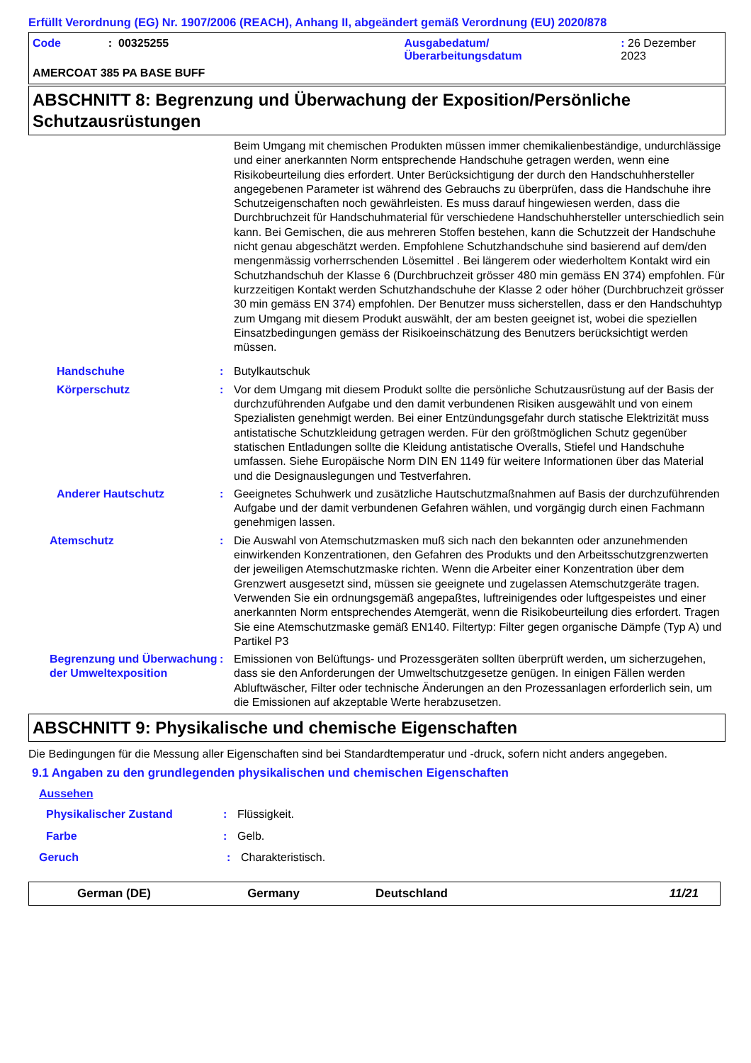Erfüllt Verordnung (EG) Nr. 1907/2006 (REACH), Anhang II, abgeändert gemäß Verordnung (EU) 2020/878
Code: 00325255 Ausgabedatum/
Überarbeitungsdatum: 26 Dezember 2023
AMERCOAT 385 PA BASE BUFF
ABSCHNITT 8: Begrenzung und Überwachung der Exposition/Persönliche Schutzausrüstungen
Beim Umgang mit chemischen Produkten müssen immer chemikalienbeständige, undurchlässige und einer anerkannten Norm entsprechende Handschuhe getragen werden, wenn eine Risikobeurteilung dies erfordert. Unter Berücksichtigung der durch den Handschuhhersteller angegebenen Parameter ist während des Gebrauchs zu überprüfen, dass die Handschuhe ihre Schutzeigenschaften noch gewährleisten. Es muss darauf hingewiesen werden, dass die Durchbruchzeit für Handschuhmaterial für verschiedene Handschuhhersteller unterschiedlich sein kann. Bei Gemischen, die aus mehreren Stoffen bestehen, kann die Schutzzeit der Handschuhe nicht genau abgeschätzt werden. Empfohlene Schutzhandschuhe sind basierend auf dem/den mengenmässig vorherrschenden Lösemittel . Bei längerem oder wiederholtem Kontakt wird ein Schutzhandschuh der Klasse 6 (Durchbruchzeit grösser 480 min gemäss EN 374) empfohlen. Für kurzzeitigen Kontakt werden Schutzhandschuhe der Klasse 2 oder höher (Durchbruchzeit grösser 30 min gemäss EN 374) empfohlen. Der Benutzer muss sicherstellen, dass er den Handschuhtyp zum Umgang mit diesem Produkt auswählt, der am besten geeignet ist, wobei die speziellen Einsatzbedingungen gemäss der Risikoeinschätzung des Benutzers berücksichtigt werden müssen.
Handschuhe: Butylkautschuk
Körperschutz: Vor dem Umgang mit diesem Produkt sollte die persönliche Schutzausrüstung auf der Basis der durchzuführenden Aufgabe und den damit verbundenen Risiken ausgewählt und von einem Spezialisten genehmigt werden. Bei einer Entzündungsgefahr durch statische Elektrizität muss antistatische Schutzkleidung getragen werden. Für den größtmöglichen Schutz gegenüber statischen Entladungen sollte die Kleidung antistatische Overalls, Stiefel und Handschuhe umfassen. Siehe Europäische Norm DIN EN 1149 für weitere Informationen über das Material und die Designauslegungen und Testverfahren.
Anderer Hautschutz: Geeignetes Schuhwerk und zusätzliche Hautschutzmaßnahmen auf Basis der durchzuführenden Aufgabe und der damit verbundenen Gefahren wählen, und vorgängig durch einen Fachmann genehmigen lassen.
Atemschutz: Die Auswahl von Atemschutzmasken muß sich nach den bekannten oder anzunehmenden einwirkenden Konzentrationen, den Gefahren des Produkts und den Arbeitsschutzgrenzwerten der jeweiligen Atemschutzmaske richten. Wenn die Arbeiter einer Konzentration über dem Grenzwert ausgesetzt sind, müssen sie geeignete und zugelassen Atemschutzgeräte tragen. Verwenden Sie ein ordnungsgemäß angepaßtes, luftreinigendes oder luftgespeistes und einer anerkannten Norm entsprechendes Atemgerät, wenn die Risikobeurteilung dies erfordert. Tragen Sie eine Atemschutzmaske gemäß EN140. Filtertyp: Filter gegen organische Dämpfe (Typ A) und Partikel P3
Begrenzung und Überwachung der Umweltexposition: Emissionen von Belüftungs- und Prozessgeräten sollten überprüft werden, um sicherzugehen, dass sie den Anforderungen der Umweltschutzgesetze genügen. In einigen Fällen werden Abluftwäscher, Filter oder technische Änderungen an den Prozessanlagen erforderlich sein, um die Emissionen auf akzeptable Werte herabzusetzen.
ABSCHNITT 9: Physikalische und chemische Eigenschaften
Die Bedingungen für die Messung aller Eigenschaften sind bei Standardtemperatur und -druck, sofern nicht anders angegeben.
9.1 Angaben zu den grundlegenden physikalischen und chemischen Eigenschaften
Aussehen
Physikalischer Zustand: Flüssigkeit.
Farbe: Gelb.
Geruch: Charakteristisch.
German (DE) Germany Deutschland 11/21